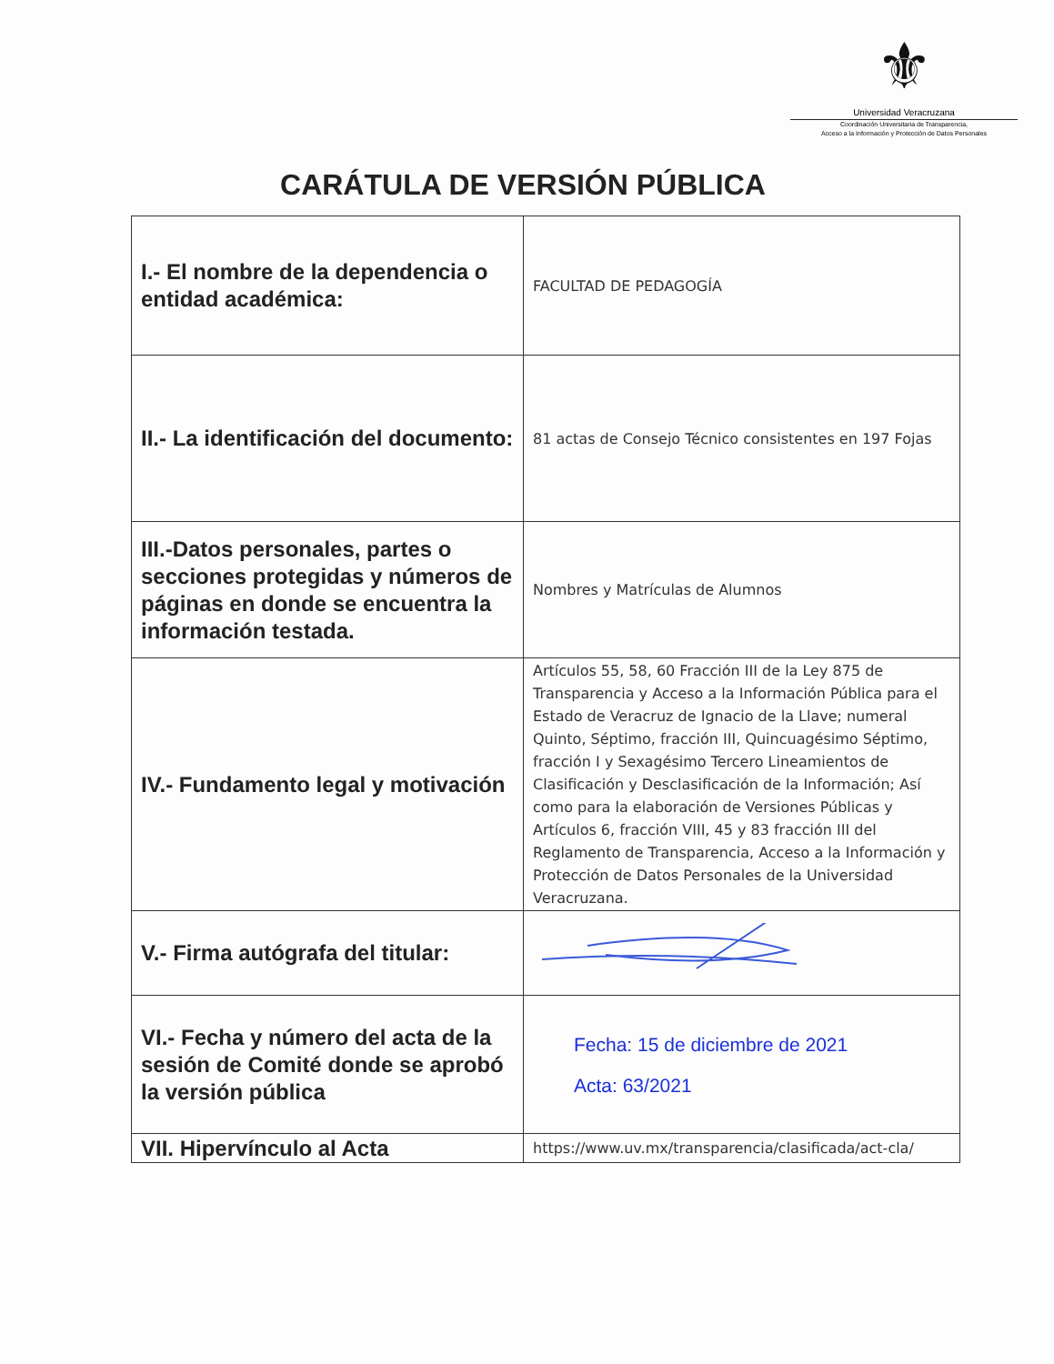⚜
Universidad Veracruzana
Coordinación Universitaria de Transparencia,
Acceso a la Información y Protección de Datos Personales
CARÁTULA DE VERSIÓN PÚBLICA
| I.- El nombre de la dependencia o entidad académica: | FACULTAD DE PEDAGOGÍA |
| II.- La identificación del documento: | 81 actas de Consejo Técnico consistentes en 197 Fojas |
| III.-Datos personales, partes o secciones protegidas y números de páginas en donde se encuentra la información testada. | Nombres y Matrículas de Alumnos |
| IV.- Fundamento legal y motivación | Artículos 55, 58, 60 Fracción III de la Ley 875 de Transparencia y Acceso a la Información Pública para el Estado de Veracruz de Ignacio de la Llave; numeral Quinto, Séptimo, fracción III, Quincuagésimo Séptimo, fracción I y Sexagésimo Tercero Lineamientos de Clasificación y Desclasificación de la Información; Así como para la elaboración de Versiones Públicas y Artículos 6, fracción VIII, 45 y 83 fracción III del Reglamento de Transparencia, Acceso a la Información y Protección de Datos Personales de la Universidad Veracruzana. |
| V.- Firma autógrafa del titular: | |
| VI.- Fecha y número del acta de la sesión de Comité donde se aprobó la versión pública | Fecha: 15 de diciembre de 2021 Acta: 63/2021 |
| VII. Hipervínculo al Acta | https://www.uv.mx/transparencia/clasificada/act-cla/ |